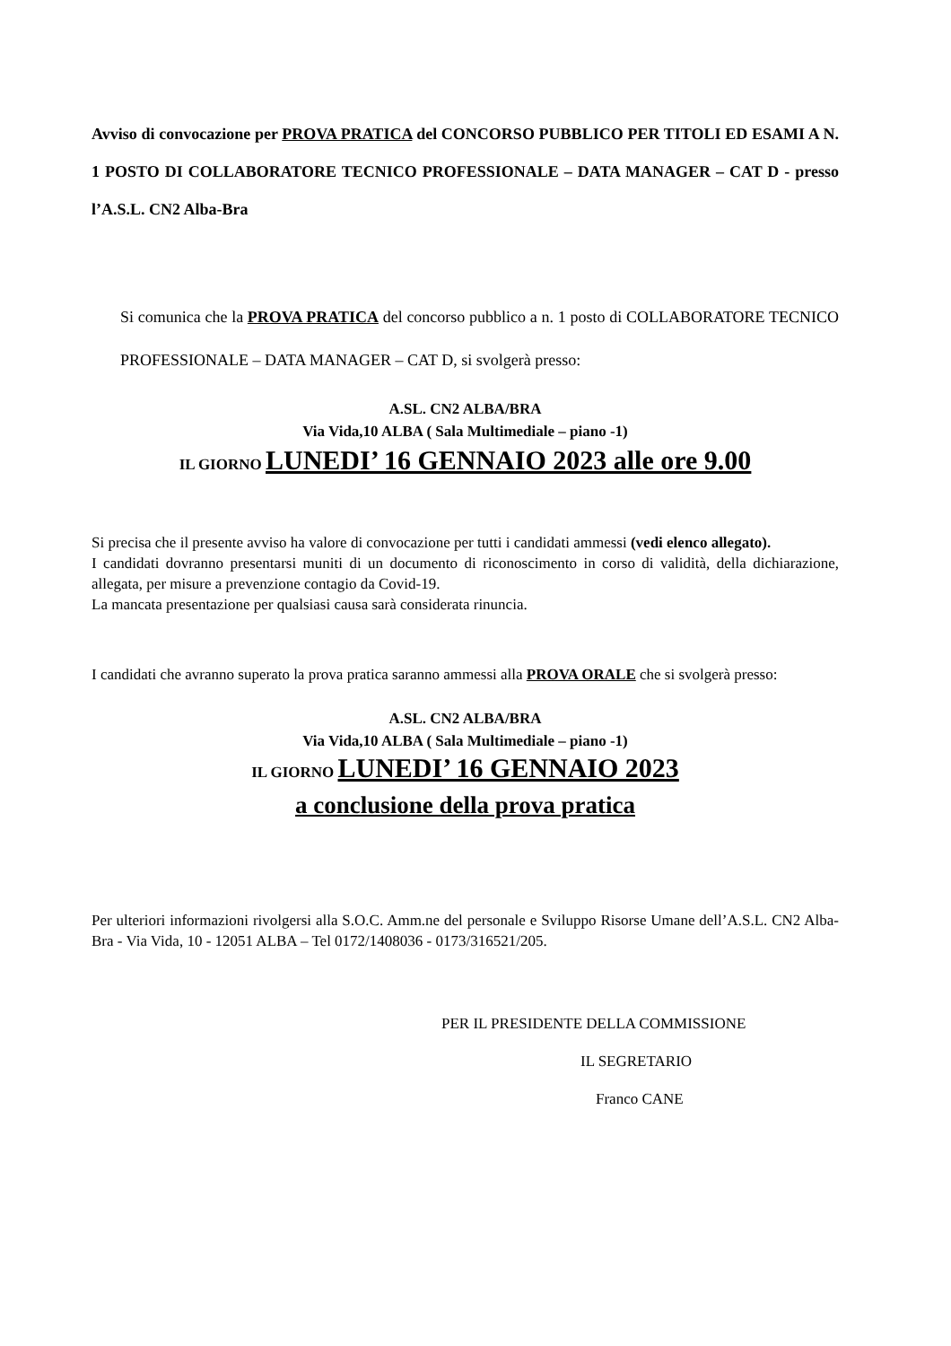Avviso di convocazione per PROVA PRATICA del CONCORSO PUBBLICO PER TITOLI ED ESAMI A N. 1 POSTO DI COLLABORATORE TECNICO PROFESSIONALE – DATA MANAGER – CAT D - presso l’A.S.L. CN2 Alba-Bra
Si comunica che la PROVA PRATICA del concorso pubblico a n. 1 posto di COLLABORATORE TECNICO PROFESSIONALE – DATA MANAGER – CAT D, si svolgerà presso:
A.SL. CN2 ALBA/BRA
Via Vida,10 ALBA ( Sala Multimediale – piano -1)
IL GIORNO LUNEDI’ 16 GENNAIO 2023 alle ore 9.00
Si precisa che il presente avviso ha valore di convocazione per tutti i candidati ammessi (vedi elenco allegato).
I candidati dovranno presentarsi muniti di un documento di riconoscimento in corso di validità, della dichiarazione, allegata, per misure a prevenzione contagio da Covid-19.
La mancata presentazione per qualsiasi causa sarà considerata rinuncia.
I candidati che avranno superato la prova pratica saranno ammessi alla PROVA ORALE che si svolgerà presso:
A.SL. CN2 ALBA/BRA
Via Vida,10 ALBA ( Sala Multimediale – piano -1)
IL GIORNO LUNEDI’ 16 GENNAIO 2023
a conclusione della prova pratica
Per ulteriori informazioni rivolgersi alla S.O.C. Amm.ne del personale e Sviluppo Risorse Umane dell’A.S.L. CN2 Alba-Bra - Via Vida, 10 - 12051 ALBA – Tel 0172/1408036 - 0173/316521/205.
PER IL PRESIDENTE DELLA COMMISSIONE
IL SEGRETARIO
Franco CANE